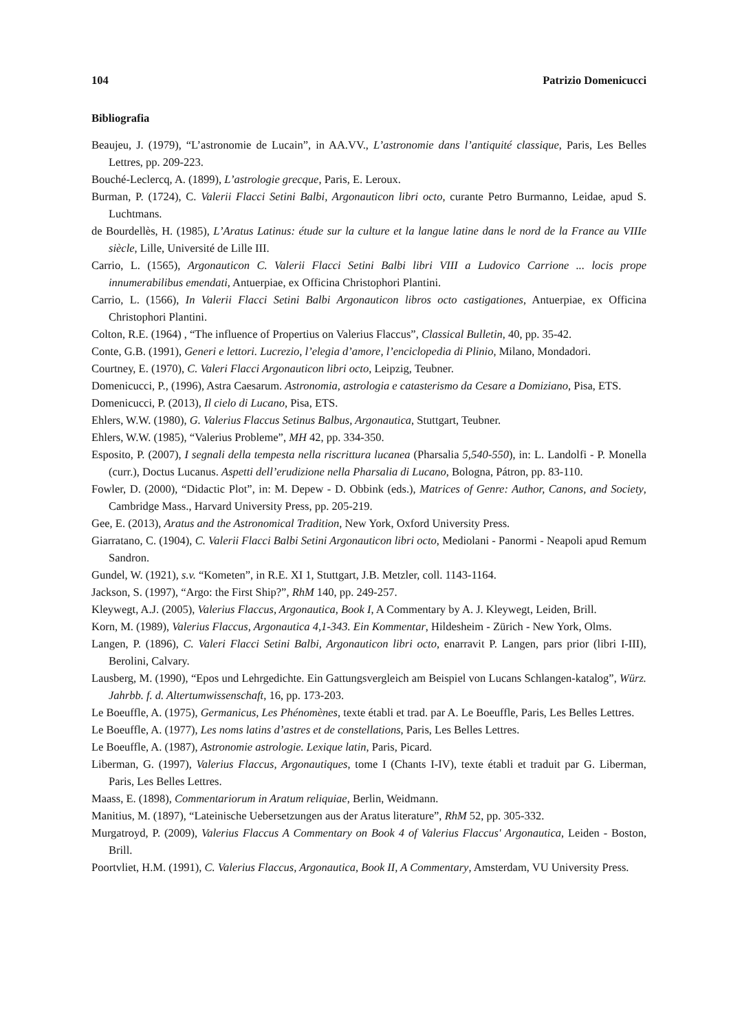104 Patrizio Domenicucci
Bibliografia
Beaujeu, J. (1979), “L’astronomie de Lucain”, in AA.VV., L’astronomie dans l’antiquité classique, Paris, Les Belles Lettres, pp. 209-223.
Bouché-Leclercq, A. (1899), L’astrologie grecque, Paris, E. Leroux.
Burman, P. (1724), C. Valerii Flacci Setini Balbi, Argonauticon libri octo, curante Petro Burmanno, Leidae, apud S. Luchtmans.
de Bourdellès, H. (1985), L’Aratus Latinus: étude sur la culture et la langue latine dans le nord de la France au VIIIe siècle, Lille, Université de Lille III.
Carrio, L. (1565), Argonauticon C. Valerii Flacci Setini Balbi libri VIII a Ludovico Carrione ... locis prope innumerabilibus emendati, Antuerpiae, ex Officina Christophori Plantini.
Carrio, L. (1566), In Valerii Flacci Setini Balbi Argonauticon libros octo castigationes, Antuerpiae, ex Officina Christophori Plantini.
Colton, R.E. (1964) , “The influence of Propertius on Valerius Flaccus”, Classical Bulletin, 40, pp. 35-42.
Conte, G.B. (1991), Generi e lettori. Lucrezio, l’elegia d’amore, l’enciclopedia di Plinio, Milano, Mondadori.
Courtney, E. (1970), C. Valeri Flacci Argonauticon libri octo, Leipzig, Teubner.
Domenicucci, P., (1996), Astra Caesarum. Astronomia, astrologia e catasterismo da Cesare a Domiziano, Pisa, ETS.
Domenicucci, P. (2013), Il cielo di Lucano, Pisa, ETS.
Ehlers, W.W. (1980), G. Valerius Flaccus Setinus Balbus, Argonautica, Stuttgart, Teubner.
Ehlers, W.W. (1985), “Valerius Probleme”, MH 42, pp. 334-350.
Esposito, P. (2007), I segnali della tempesta nella riscrittura lucanea (Pharsalia 5,540-550), in: L. Landolfi - P. Monella (curr.), Doctus Lucanus. Aspetti dell’erudizione nella Pharsalia di Lucano, Bologna, Pátron, pp. 83-110.
Fowler, D. (2000), “Didactic Plot”, in: M. Depew - D. Obbink (eds.), Matrices of Genre: Author, Canons, and Society, Cambridge Mass., Harvard University Press, pp. 205-219.
Gee, E. (2013), Aratus and the Astronomical Tradition, New York, Oxford University Press.
Giarratano, C. (1904), C. Valerii Flacci Balbi Setini Argonauticon libri octo, Mediolani - Panormi - Neapoli apud Remum Sandron.
Gundel, W. (1921), s.v. “Kometen”, in R.E. XI 1, Stuttgart, J.B. Metzler, coll. 1143-1164.
Jackson, S. (1997), “Argo: the First Ship?”, RhM 140, pp. 249-257.
Kleywegt, A.J. (2005), Valerius Flaccus, Argonautica, Book I, A Commentary by A. J. Kleywegt, Leiden, Brill.
Korn, M. (1989), Valerius Flaccus, Argonautica 4,1-343. Ein Kommentar, Hildesheim - Zürich - New York, Olms.
Langen, P. (1896), C. Valeri Flacci Setini Balbi, Argonauticon libri octo, enarravit P. Langen, pars prior (libri I-III), Berolini, Calvary.
Lausberg, M. (1990), “Epos und Lehrgedichte. Ein Gattungsvergleich am Beispiel von Lucans Schlangen-katalog”, Würz. Jahrbb. f. d. Altertumwissenschaft, 16, pp. 173-203.
Le Boeuffle, A. (1975), Germanicus, Les Phénomènes, texte établi et trad. par A. Le Boeuffle, Paris, Les Belles Lettres.
Le Boeuffle, A. (1977), Les noms latins d’astres et de constellations, Paris, Les Belles Lettres.
Le Boeuffle, A. (1987), Astronomie astrologie. Lexique latin, Paris, Picard.
Liberman, G. (1997), Valerius Flaccus, Argonautiques, tome I (Chants I-IV), texte établi et traduit par G. Liberman, Paris, Les Belles Lettres.
Maass, E. (1898), Commentariorum in Aratum reliquiae, Berlin, Weidmann.
Manitius, M. (1897), “Lateinische Uebersetzungen aus der Aratus literature”, RhM 52, pp. 305-332.
Murgatroyd, P. (2009), Valerius Flaccus A Commentary on Book 4 of Valerius Flaccus' Argonautica, Leiden - Boston, Brill.
Poortvliet, H.M. (1991), C. Valerius Flaccus, Argonautica, Book II, A Commentary, Amsterdam, VU University Press.